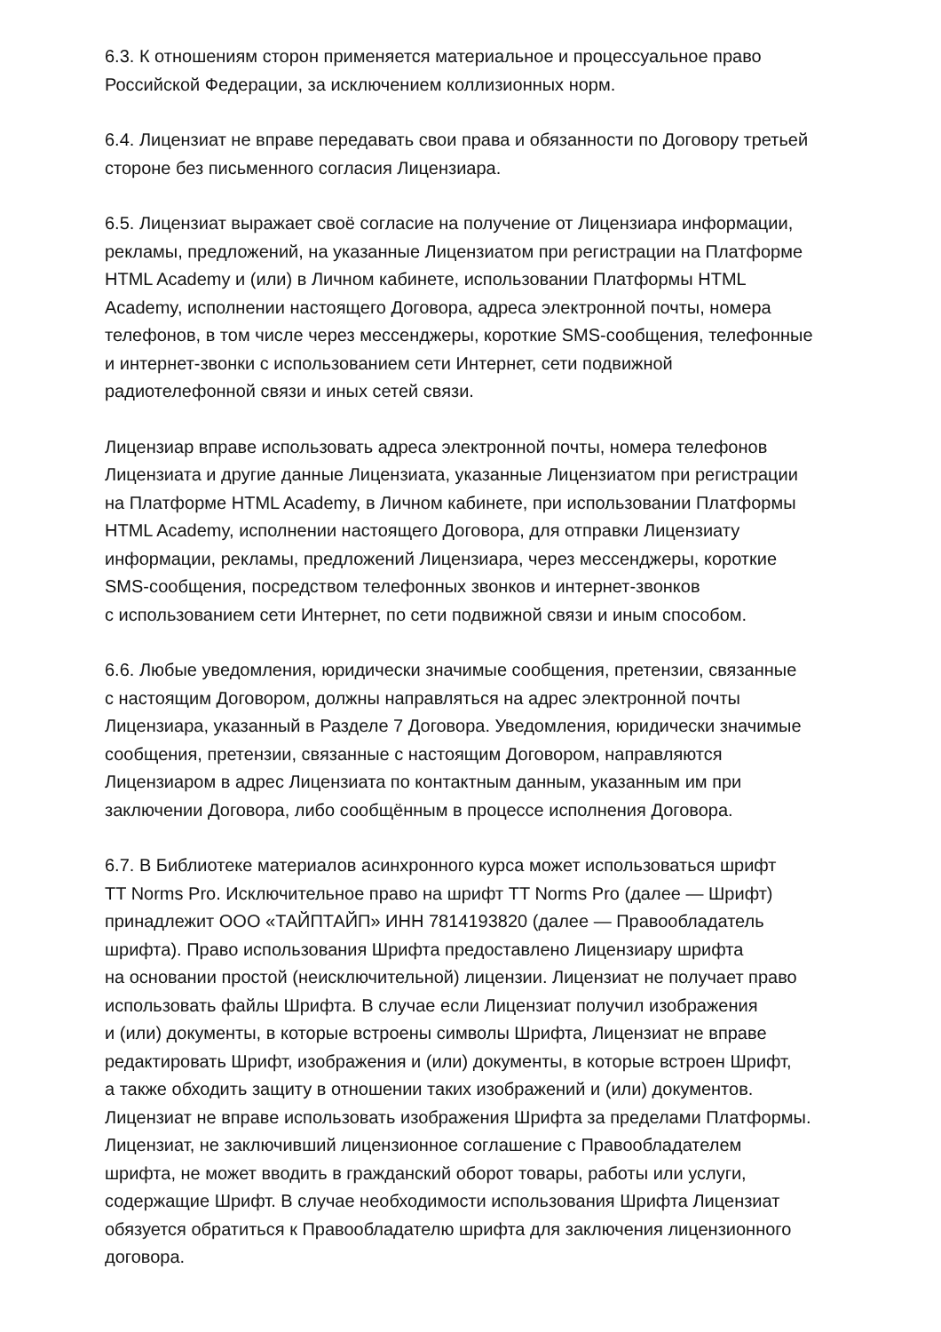6.3. К отношениям сторон применяется материальное и процессуальное право
Российской Федерации, за исключением коллизионных норм.
6.4. Лицензиат не вправе передавать свои права и обязанности по Договору третьей
стороне без письменного согласия Лицензиара.
6.5. Лицензиат выражает своё согласие на получение от Лицензиара информации,
рекламы, предложений, на указанные Лицензиатом при регистрации на Платформе
HTML Academy и (или) в Личном кабинете, использовании Платформы HTML
Academy, исполнении настоящего Договора, адреса электронной почты, номера
телефонов, в том числе через мессенджеры, короткие SMS-сообщения, телефонные
и интернет-звонки с использованием сети Интернет, сети подвижной
радиотелефонной связи и иных сетей связи.
Лицензиар вправе использовать адреса электронной почты, номера телефонов
Лицензиата и другие данные Лицензиата, указанные Лицензиатом при регистрации
на Платформе HTML Academy, в Личном кабинете, при использовании Платформы
HTML Academy, исполнении настоящего Договора, для отправки Лицензиату
информации, рекламы, предложений Лицензиара, через мессенджеры, короткие
SMS-сообщения, посредством телефонных звонков и интернет-звонков
с использованием сети Интернет, по сети подвижной связи и иным способом.
6.6. Любые уведомления, юридически значимые сообщения, претензии, связанные
с настоящим Договором, должны направляться на адрес электронной почты
Лицензиара, указанный в Разделе 7 Договора. Уведомления, юридически значимые
сообщения, претензии, связанные с настоящим Договором, направляются
Лицензиаром в адрес Лицензиата по контактным данным, указанным им при
заключении Договора, либо сообщённым в процессе исполнения Договора.
6.7. В Библиотеке материалов асинхронного курса может использоваться шрифт
TT Norms Pro. Исключительное право на шрифт TT Norms Pro (далее — Шрифт)
принадлежит ООО «ТАЙПТАЙП» ИНН 7814193820 (далее — Правообладатель
шрифта). Право использования Шрифта предоставлено Лицензиару шрифта
на основании простой (неисключительной) лицензии. Лицензиат не получает право
использовать файлы Шрифта. В случае если Лицензиат получил изображения
и (или) документы, в которые встроены символы Шрифта, Лицензиат не вправе
редактировать Шрифт, изображения и (или) документы, в которые встроен Шрифт,
а также обходить защиту в отношении таких изображений и (или) документов.
Лицензиат не вправе использовать изображения Шрифта за пределами Платформы.
Лицензиат, не заключивший лицензионное соглашение с Правообладателем
шрифта, не может вводить в гражданский оборот товары, работы или услуги,
содержащие Шрифт. В случае необходимости использования Шрифта Лицензиат
обязуется обратиться к Правообладателю шрифта для заключения лицензионного
договора.